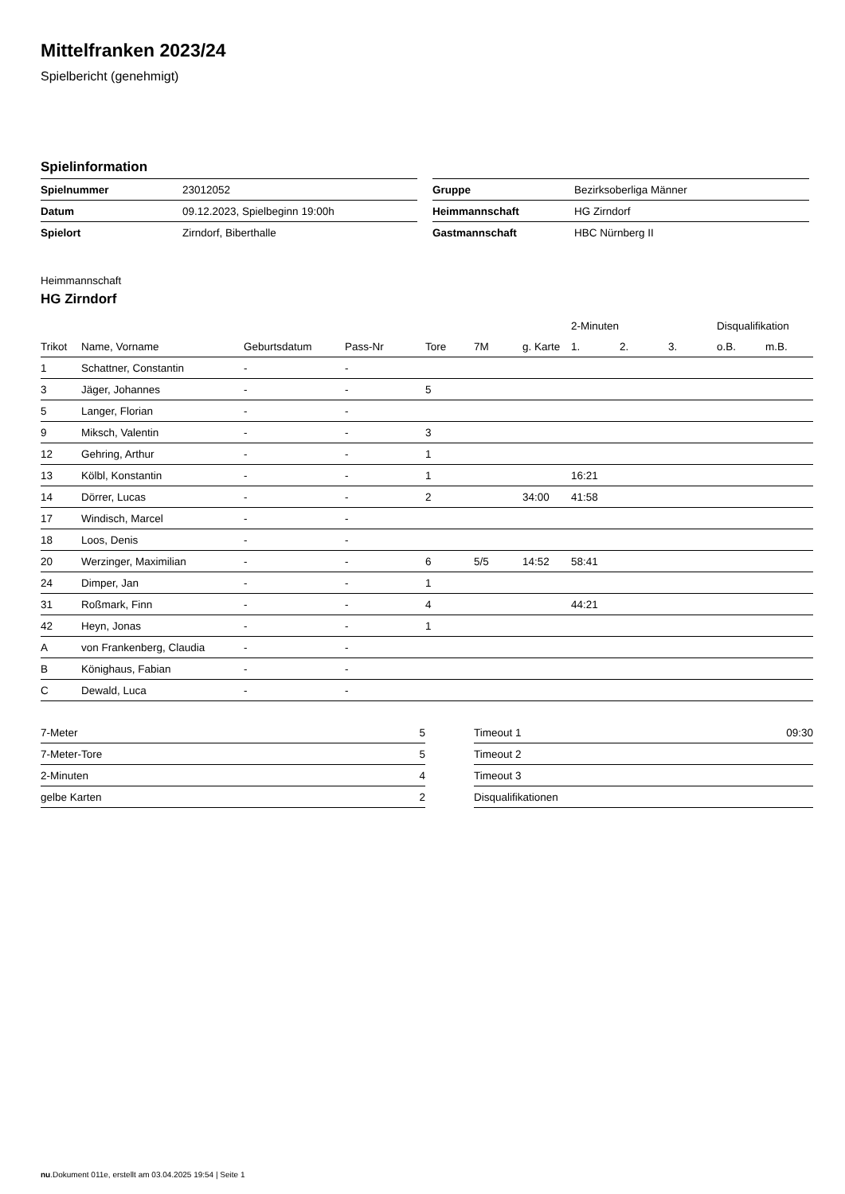Mittelfranken 2023/24
Spielbericht (genehmigt)
Spielinformation
| Spielnummer | 23012052 |
| Datum | 09.12.2023, Spielbeginn 19:00h |
| Spielort | Zirndorf, Biberthalle |
| Gruppe | Bezirksoberliga Männer |
| Heimmannschaft | HG Zirndorf |
| Gastmannschaft | HBC Nürnberg II |
Heimmannschaft
HG Zirndorf
| | | | | | | | 2-Minuten | | | Disqualifikation | |
| --- | --- | --- | --- | --- | --- | --- | --- | --- | --- | --- | --- |
| Trikot | Name, Vorname | Geburtsdatum | Pass-Nr | Tore | 7M | g. Karte | 1. | 2. | 3. | o.B. | m.B. |
| 1 | Schattner, Constantin | - | - | | | | | | | | |
| 3 | Jäger, Johannes | - | - | 5 | | | | | | | |
| 5 | Langer, Florian | - | - | | | | | | | | |
| 9 | Miksch, Valentin | - | - | 3 | | | | | | | |
| 12 | Gehring, Arthur | - | - | 1 | | | | | | | |
| 13 | Kölbl, Konstantin | - | - | 1 | | | 16:21 | | | | |
| 14 | Dörrer, Lucas | - | - | 2 | | 34:00 | 41:58 | | | | |
| 17 | Windisch, Marcel | - | - | | | | | | | | |
| 18 | Loos, Denis | - | - | | | | | | | | |
| 20 | Werzinger, Maximilian | - | - | 6 | 5/5 | 14:52 | 58:41 | | | | |
| 24 | Dimper, Jan | - | - | 1 | | | | | | | |
| 31 | Roßmark, Finn | - | - | 4 | | | 44:21 | | | | |
| 42 | Heyn, Jonas | - | - | 1 | | | | | | | |
| A | von Frankenberg, Claudia | - | - | | | | | | | | |
| B | Könighaus, Fabian | - | - | | | | | | | | |
| C | Dewald, Luca | - | - | | | | | | | | |
| 7-Meter | 5 |
| 7-Meter-Tore | 5 |
| 2-Minuten | 4 |
| gelbe Karten | 2 |
| Timeout 1 | 09:30 |
| Timeout 2 | |
| Timeout 3 | |
| Disqualifikationen | |
nu.Dokument 011e, erstellt am 03.04.2025 19:54 | Seite 1